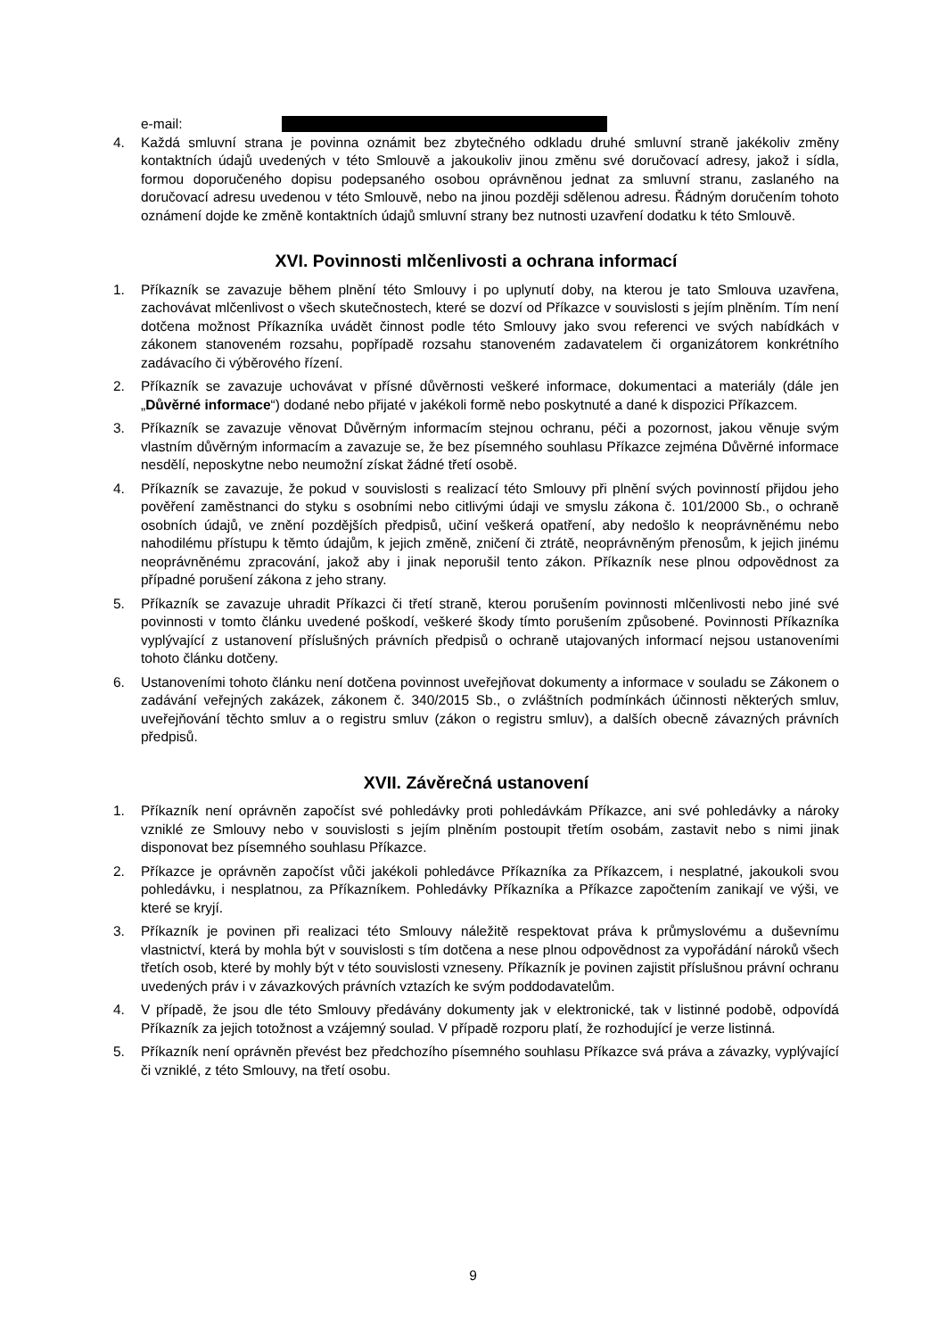e-mail:
4. Každá smluvní strana je povinna oznámit bez zbytečného odkladu druhé smluvní straně jakékoliv změny kontaktních údajů uvedených v této Smlouvě a jakoukoliv jinou změnu své doručovací adresy, jakož i sídla, formou doporučeného dopisu podepsaného osobou oprávněnou jednat za smluvní stranu, zaslaného na doručovací adresu uvedenou v této Smlouvě, nebo na jinou později sdělenou adresu. Řádným doručením tohoto oznámení dojde ke změně kontaktních údajů smluvní strany bez nutnosti uzavření dodatku k této Smlouvě.
XVI. Povinnosti mlčenlivosti a ochrana informací
1. Příkazník se zavazuje během plnění této Smlouvy i po uplynutí doby, na kterou je tato Smlouva uzavřena, zachovávat mlčenlivost o všech skutečnostech, které se dozví od Příkazce v souvislosti s jejím plněním. Tím není dotčena možnost Příkazníka uvádět činnost podle této Smlouvy jako svou referenci ve svých nabídkách v zákonem stanoveném rozsahu, popřípadě rozsahu stanoveném zadavatelem či organizátorem konkrétního zadávacího či výběrového řízení.
2. Příkazník se zavazuje uchovávat v přísné důvěrnosti veškeré informace, dokumentaci a materiály (dále jen „Důvěrné informace“) dodané nebo přijaté v jakékoli formě nebo poskytnuté a dané k dispozici Příkazcem.
3. Příkazník se zavazuje věnovat Důvěrným informacím stejnou ochranu, péči a pozornost, jakou věnuje svým vlastním důvěrným informacím a zavazuje se, že bez písemného souhlasu Příkazce zejména Důvěrné informace nesdělí, neposkytne nebo neumožní získat žádné třetí osobě.
4. Příkazník se zavazuje, že pokud v souvislosti s realizací této Smlouvy při plnění svých povinností přijdou jeho pověření zaměstnanci do styku s osobními nebo citlivými údaji ve smyslu zákona č. 101/2000 Sb., o ochraně osobních údajů, ve znění pozdějších předpisů, učiní veškerá opatření, aby nedošlo k neoprávněnému nebo nahodilému přístupu k těmto údajům, k jejich změně, zničení či ztrátě, neoprávněným přenosům, k jejich jinému neoprávněnému zpracování, jakož aby i jinak neporušil tento zákon. Příkazník nese plnou odpovědnost za případné porušení zákona z jeho strany.
5. Příkazník se zavazuje uhradit Příkazci či třetí straně, kterou porušením povinnosti mlčenlivosti nebo jiné své povinnosti v tomto článku uvedené poškodí, veškeré škody tímto porušením způsobené. Povinnosti Příkazníka vyplývající z ustanovení příslušných právních předpisů o ochraně utajovaných informací nejsou ustanoveními tohoto článku dotčeny.
6. Ustanoveními tohoto článku není dotčena povinnost uveřejňovat dokumenty a informace v souladu se Zákonem o zadávání veřejných zakázek, zákonem č. 340/2015 Sb., o zvláštních podmínkách účinnosti některých smluv, uveřejňování těchto smluv a o registru smluv (zákon o registru smluv), a dalších obecně závazných právních předpisů.
XVII. Závěrečná ustanovení
1. Příkazník není oprávněn započíst své pohledávky proti pohledávkám Příkazce, ani své pohledávky a nároky vzniklé ze Smlouvy nebo v souvislosti s jejím plněním postoupit třetím osobám, zastavit nebo s nimi jinak disponovat bez písemného souhlasu Příkazce.
2. Příkazce je oprávněn započíst vůči jakékoli pohledávce Příkazníka za Příkazcem, i nesplatné, jakoukoli svou pohledávku, i nesplatnou, za Příkazníkem. Pohledávky Příkazníka a Příkazce započtením zanikají ve výši, ve které se kryjí.
3. Příkazník je povinen při realizaci této Smlouvy náležitě respektovat práva k průmyslovému a duševnímu vlastnictví, která by mohla být v souvislosti s tím dotčena a nese plnou odpovědnost za vypořádání nároků všech třetích osob, které by mohly být v této souvislosti vzneseny. Příkazník je povinen zajistit příslušnou právní ochranu uvedených práv i v závazkových právních vztazích ke svým poddodavatelům.
4. V případě, že jsou dle této Smlouvy předávány dokumenty jak v elektronické, tak v listinné podobě, odpovídá Příkazník za jejich totožnost a vzájemný soulad. V případě rozporu platí, že rozhodující je verze listinná.
5. Příkazník není oprávněn převést bez předchozího písemného souhlasu Příkazce svá práva a závazky, vyplývající či vzniklé, z této Smlouvy, na třetí osobu.
9